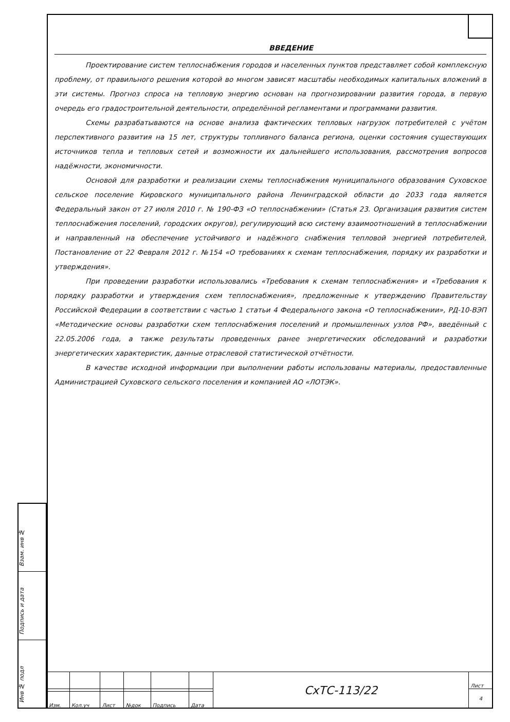ВВЕДЕНИЕ
Проектирование систем теплоснабжения городов и населенных пунктов представляет собой комплексную проблему, от правильного решения которой во многом зависят масштабы необходимых капитальных вложений в эти системы. Прогноз спроса на тепловую энергию основан на прогнозировании развития города, в первую очередь его градостроительной деятельности, определённой регламентами и программами развития.
Схемы разрабатываются на основе анализа фактических тепловых нагрузок потребителей с учётом перспективного развития на 15 лет, структуры топливного баланса региона, оценки состояния существующих источников тепла и тепловых сетей и возможности их дальнейшего использования, рассмотрения вопросов надёжности, экономичности.
Основой для разработки и реализации схемы теплоснабжения муниципального образования Суховское сельское поселение Кировского муниципального района Ленинградской области до 2033 года является Федеральный закон от 27 июля 2010 г. № 190-ФЗ «О теплоснабжении» (Статья 23. Организация развития систем теплоснабжения поселений, городских округов), регулирующий всю систему взаимоотношений в теплоснабжении и направленный на обеспечение устойчивого и надёжного снабжения тепловой энергией потребителей, Постановление от 22 Февраля 2012 г. №154 «О требованиях к схемам теплоснабжения, порядку их разработки и утверждения».
При проведении разработки использовались «Требования к схемам теплоснабжения» и «Требования к порядку разработки и утверждения схем теплоснабжения», предложенные к утверждению Правительству Российской Федерации в соответствии с частью 1 статьи 4 Федерального закона «О теплоснабжении», РД-10-ВЭП «Методические основы разработки схем теплоснабжения поселений и промышленных узлов РФ», введённый с 22.05.2006 года, а также результаты проведенных ранее энергетических обследований и разработки энергетических характеристик, данные отраслевой статистической отчётности.
В качестве исходной информации при выполнении работы использованы материалы, предоставленные Администрацией Суховского сельского поселения и компанией АО «ЛОТЭК».
Взам. инв №
Подпись и дата
Инв № подл
| | | | | | | СхТС-113/22 | Лист |
| | | | | | | | 4 |
| Изм. | Кол.уч | Лист | №док | Подпись | Дата | | |